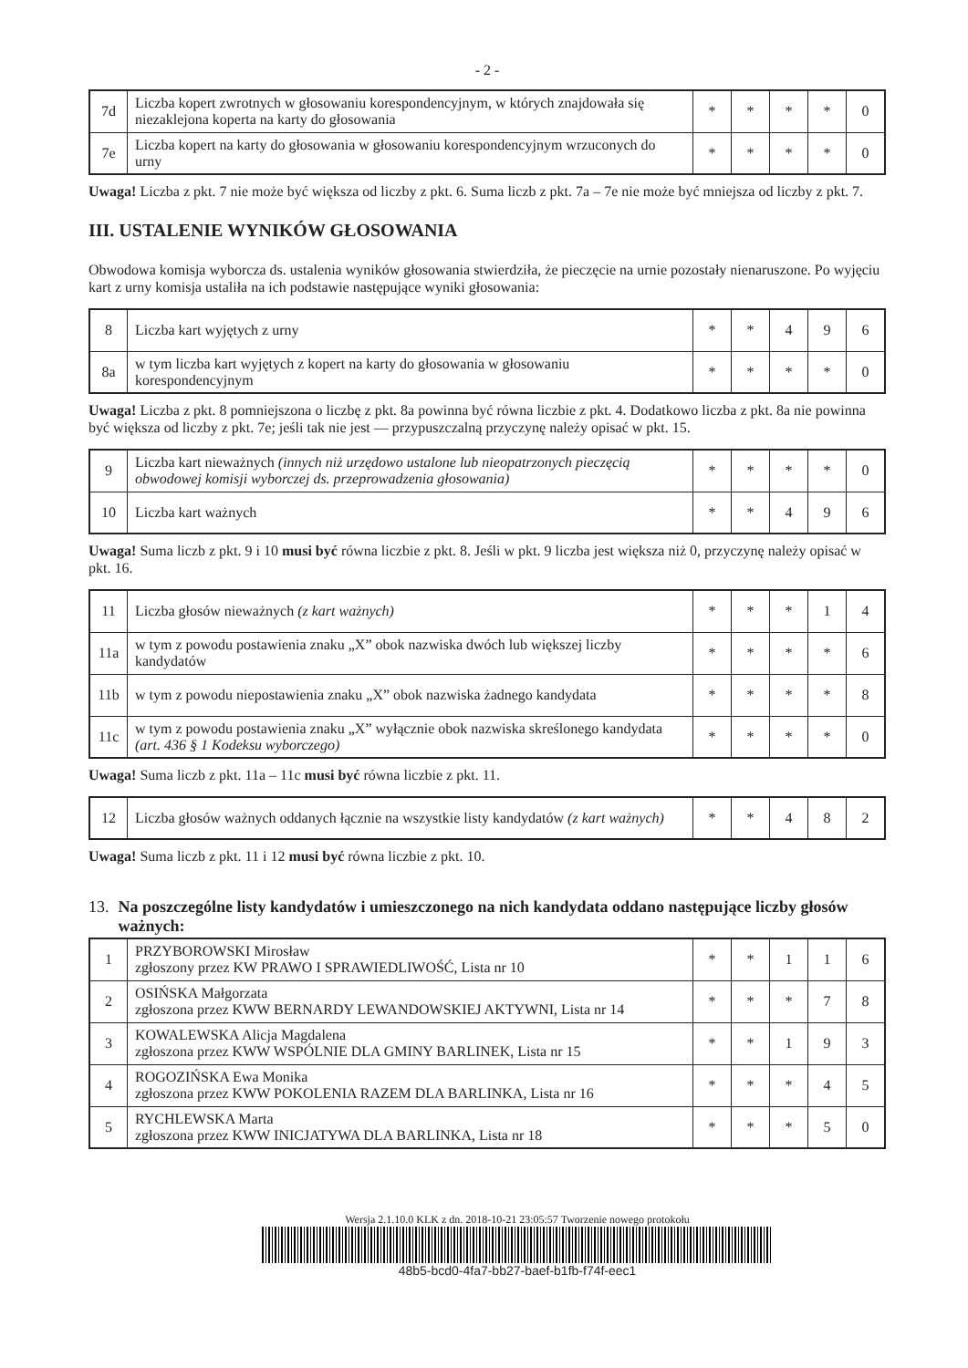- 2 -
| 7d | Liczba kopert zwrotnych w głosowaniu korespondencyjnym, w których znajdowała się niezaklejona koperta na karty do głosowania | * | * | * | * | 0 |
| 7e | Liczba kopert na karty do głosowania w głosowaniu korespondencyjnym wrzuconych do urny | * | * | * | * | 0 |
Uwaga! Liczba z pkt. 7 nie może być większa od liczby z pkt. 6. Suma liczb z pkt. 7a – 7e nie może być mniejsza od liczby z pkt. 7.
III. USTALENIE WYNIKÓW GŁOSOWANIA
Obwodowa komisja wyborcza ds. ustalenia wyników głosowania stwierdziła, że pieczęcie na urnie pozostały nienaruszone. Po wyjęciu kart z urny komisja ustaliła na ich podstawie następujące wyniki głosowania:
| 8 | Liczba kart wyjętych z urny | * | * | 4 | 9 | 6 |
| 8a | w tym liczba kart wyjętych z kopert na karty do głosowania w głosowaniu korespondencyjnym | * | * | * | * | 0 |
Uwaga! Liczba z pkt. 8 pomniejszona o liczbę z pkt. 8a powinna być równa liczbie z pkt. 4. Dodatkowo liczba z pkt. 8a nie powinna być większa od liczby z pkt. 7e; jeśli tak nie jest — przypuszczalną przyczynę należy opisać w pkt. 15.
| 9 | Liczba kart nieważnych (innych niż urzędowo ustalone lub nieopatrzonych pieczęcią obwodowej komisji wyborczej ds. przeprowadzenia głosowania) | * | * | * | * | 0 |
| 10 | Liczba kart ważnych | * | * | 4 | 9 | 6 |
Uwaga! Suma liczb z pkt. 9 i 10 musi być równa liczbie z pkt. 8. Jeśli w pkt. 9 liczba jest większa niż 0, przyczynę należy opisać w pkt. 16.
| 11 | Liczba głosów nieważnych (z kart ważnych) | * | * | * | 1 | 4 |
| 11a | w tym z powodu postawienia znaku „X” obok nazwiska dwóch lub większej liczby kandydatów | * | * | * | * | 6 |
| 11b | w tym z powodu niepostawienia znaku „X” obok nazwiska żadnego kandydata | * | * | * | * | 8 |
| 11c | w tym z powodu postawienia znaku „X” wyłącznie obok nazwiska skreślonego kandydata (art. 436 § 1 Kodeksu wyborczego) | * | * | * | * | 0 |
Uwaga! Suma liczb z pkt. 11a – 11c musi być równa liczbie z pkt. 11.
| 12 | Liczba głosów ważnych oddanych łącznie na wszystkie listy kandydatów (z kart ważnych) | * | * | 4 | 8 | 2 |
Uwaga! Suma liczb z pkt. 11 i 12 musi być równa liczbie z pkt. 10.
13. Na poszczególne listy kandydatów i umieszczonego na nich kandydata oddano następujące liczby głosów ważnych:
| 1 | PRZYBOROWSKI Mirosław zgłoszony przez KW PRAWO I SPRAWIEDLIWOŚĆ, Lista nr 10 | * | * | 1 | 1 | 6 |
| 2 | OSIŃSKA Małgorzata zgłoszona przez KWW BERNARDY LEWANDOWSKIEJ AKTYWNI, Lista nr 14 | * | * | * | 7 | 8 |
| 3 | KOWALEWSKA Alicja Magdalena zgłoszona przez KWW WSPÓLNIE DLA GMINY BARLINEK, Lista nr 15 | * | * | 1 | 9 | 3 |
| 4 | ROGOZIŃSKA Ewa Monika zgłoszona przez KWW POKOLENIA RAZEM DLA BARLINKA, Lista nr 16 | * | * | * | 4 | 5 |
| 5 | RYCHLEWSKA Marta zgłoszona przez KWW INICJATYWA DLA BARLINKA, Lista nr 18 | * | * | * | 5 | 0 |
Wersja 2.1.10.0 KLK z dn. 2018-10-21 23:05:57 Tworzenie nowego protokołu
48b5-bcd0-4fa7-bb27-baef-b1fb-f74f-eec1